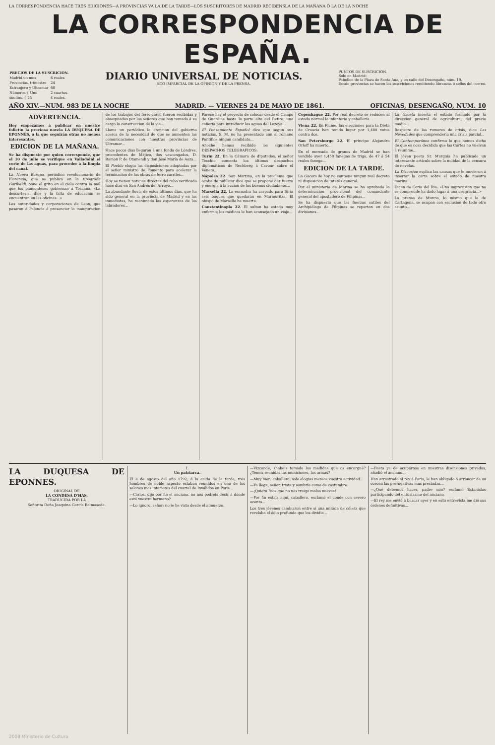LA CORRESPONDENCIA HACE TRES EDICIONES—A PROVINCIAS VA LA DE LA TARDE—LOS SUSCRITORES DE MADRID RECIBENSLA DE LA MAÑANA Ó LA DE LA NOCHE
LA CORRESPONDENCIA DE ESPAÑA.
| PRECIOS DE LA SUSCRICION. | |
| --- | --- |
| Madrid un mes | 6 reales |
| Provincias, trimestre | 24 |
| Estranjero y Ultramar | 60 |
| Números { Uno | 2 cuartos. |
| sueltos. { 25 | 4 reales. |
DIARIO UNIVERSAL DE NOTICIAS.
ECO IMPARCIAL DE LA OPINION Y DE LA PRENSA.
PUNTOS DE SUSCRICION.
Solo en Madrid:
Pabellon de la Plaza de Santa Ana, y en calle del Desengaño, núm. 10.
Desde provincias se hacen las suscriciones remitiendo libranzas ó sellos del correo.
AÑO XIV.—NUM. 983 DE LA NOCHE MADRID. — VIERNES 24 DE MAYO DE 1861. OFICINAS, DESENGAÑO, NUM. 10
ADVERTENCIA.
Hoy empezamos á publicar en nuestro folletin la preciosa novela LA DUQUESA DE EPONNES, á la que seguirán otras no menos interesantes.
EDICION DE LA MAÑANA.
Se ha dispuesto por quien corresponde, que el 10 de julio se verifique en Valladolid el corte de las aguas, para proceder á la limpia del canal.
La Nueva Europa, periódico revolucionario de Florencia, que se publica en la tipografía Garibaldi, pone el grito en el cielo contra lo mal que los piamonteses gobiernan á Toscana. «La descortesía, dice y la falta de educacion se encuentran en las oficinas...»
Las autoridades y corporaciones de Leon, que pasaron á Palencia á presenciar la inauguracion de los trabajos del ferro-carril fueron recibidas y obsequiadas por los señores que han tomado á su cargo la construccion de la via...
Llama un periódico la atencion del gobierno acerca de la necesidad de que se aumenten las comunicaciones con nuestras provincias de Ultramar...
Hace pocos dias llegaron á una fonda de Lóndres, procedentes de Méjico, dos vascongados, D. Ramon P. de Otamendi y don José María de Aoza...
El Pueblo elogia las disposiciones adoptadas por el señor ministro de Fomento para acelerar la terminacion de las obras de ferro carriles...
Hoy se tienen noticias directas del robo verificado hace dias en San Andrés del Arroyo...
La abundante lluvia de estos últimos dias, que ha sido general en la provincia de Madrid y en las inmediatas, ha reanimado las esperanzas de los labradores...
Parece hay el proyecto de colocar desde el Campo de Guardias hasta la parte alta del Retiro, una cañería para introducir las aguas del Lozoya...
El Pensamiento Español dice que segun sus noticias, S. M. no ha presentado aun al romano Pontífice ningun candidato...
Anoche hemos recibido los siguientes DESPACHOS TELEGRAFICOS:
Turin 22. En la Cámara de diputados, el señor Tecchio comenta los últimos despachos diplomáticos de Rechberg á Cavour sobre el Véneto...
Nápoles 22. San Martino, en la proclama que acaba de publicar dice que se propone dar fuerza y energía á la accion de los buenos ciudadanos...
Marsella 22. La escuadra ha zarpado para Siria seis buques que quedarán en Marmoritza. El obispo de Marsella ha muerto.
Constantinopla 22. El sultan ha estado muy enfermo; los médicos le han aconsejado un viaje...
Copenhague 22. Por real decreto se reducen al estado normal la infantería y caballería...
Viena 22. En Fiume, las elecciones para la Dieta de Croacia han tenido lugar por 1,480 votos contra dos.
San Petersburgo 22. El príncipe Alejandro Orloff ha muerto...
En el mercado de granos de Madrid se han vendido ayer 1,458 fanegas de trigo, de 47 á 54 reales fanega...
EDICION DE LA TARDE.
La Gaceta de hoy no contiene ningun real decreto ni disposicion de interés general.
Por el ministerio de Marina se ha aprobado la determinacion provisional del comandante general del apostadero de Filipinas...
Se ha dispuesto que las fuerzas sutiles del Archipiélago de Filipinas se repartan en dos divisiones...
La Gaceta inserta el estado formado por la direccion general de agricultura, del precio medio...
Respecto de los rumores de crisis, dice Las Novedades que comprendería una crisis parcial...
El Contemporáneo confirma lo que hemos dicho de que es cosa decidida que las Córtes no vuelvan á reunirse...
El jóven poeta Sr. Murguía ha publicado un interesante artículo sobre la nulidad de la censura de novelas.
La Discusion esplica las causas que le movieron á insertar la carta sobre el estado de nuestra marina...
Dicen de Coria del Rio: «Una imprevision que no se comprende ha dado lugar á una desgracia...»
La prensa de Murcia, lo mismo que la de Cartagena, se ocupan con esclusion de todo otro asunto...
LA DUQUESA DE EPONNES.
ORIGINAL DE
LA CONDESA D'HAS.
TRADUCIDA POR LA
Señorita Doña Joaquina García Balmaseda.
I.
Un patriarca.
El 8 de agosto del año 1792, á la caida de la tarde, tres hombres de noble aspecto estaban reunidos en uno de los salones mas interiores del cuartel de Inválidos en Paris...
—Cárlos, dijo por fin el anciano, no nos podreis decir á dónde está vuestro hermano?
—Lo ignoro, señor; no le he visto desde el almuerzo.
—Vizconde, ¿habeis tomado las medidas que os encargué? ¿Teneis reunidas las municiones, las armas?
—Muy bien, caballero; solo elogios merece vuestra actividad...
—Ya llega, señor, triste y sombrío como de costumbre.
—¡Quiera Dios que no nos traiga malas nuevas!
—Por fin estais aquí, caballero, esclamó el conde con severo acento...
Los tres jóvenes cambiaron entre sí una mirada de cólera que revelaba el ódio profundo que los dividia...
—Basta ya de ocuparnos en nuestras disensiones privadas, añadió el anciano...
Han arrastrado al rey á Paris, le han obligado á arrancar de su corona las prerogativas mas preciadas...
—¿Qué debemos hacer, padre mio? esclamó Estanislao participando del entusiasmo del anciano.
—El rey me envió á buscar ayer y en esta entrevista me dió sus órdenes definitivas...
2008 Ministerio de Cultura